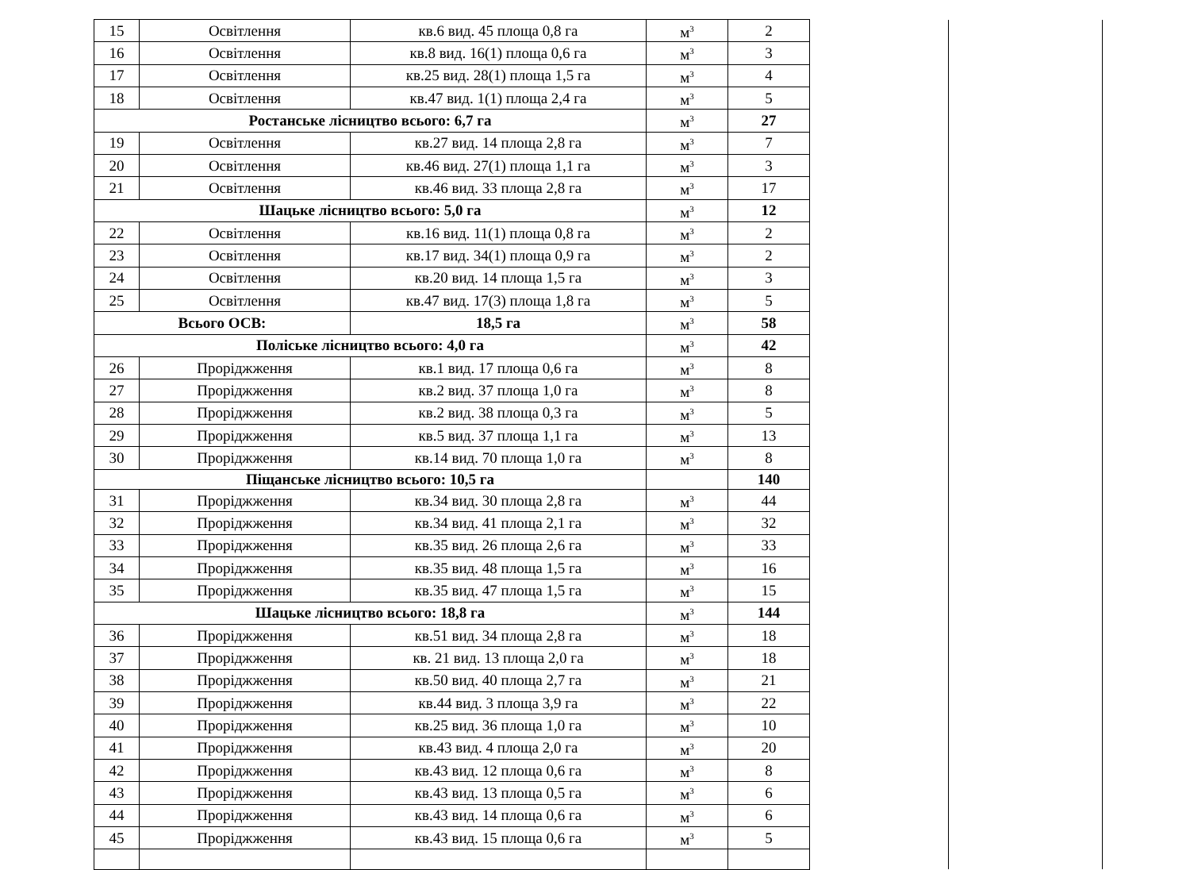| 15 | Освітлення | кв.6 вид. 45 площа 0,8 га | м<sup>3</sup> | 2 | | |
| 16 | Освітлення | кв.8 вид. 16(1) площа 0,6 га | м<sup>3</sup> | 3 | | |
| 17 | Освітлення | кв.25 вид. 28(1) площа 1,5 га | м<sup>3</sup> | 4 | | |
| 18 | Освітлення | кв.47 вид. 1(1) площа 2,4 га | м<sup>3</sup> | 5 | | |
| Ростанське лісництво всього: 6,7 га | | | м<sup>3</sup> | 27 | | |
| 19 | Освітлення | кв.27 вид. 14 площа 2,8 га | м<sup>3</sup> | 7 | | |
| 20 | Освітлення | кв.46 вид. 27(1) площа 1,1 га | м<sup>3</sup> | 3 | | |
| 21 | Освітлення | кв.46 вид. 33 площа 2,8 га | м<sup>3</sup> | 17 | | |
| Шацьке лісництво всього: 5,0 га | | | м<sup>3</sup> | 12 | | |
| 22 | Освітлення | кв.16 вид. 11(1) площа 0,8 га | м<sup>3</sup> | 2 | | |
| 23 | Освітлення | кв.17 вид. 34(1) площа 0,9 га | м<sup>3</sup> | 2 | | |
| 24 | Освітлення | кв.20 вид. 14 площа 1,5 га | м<sup>3</sup> | 3 | | |
| 25 | Освітлення | кв.47 вид. 17(3) площа 1,8 га | м<sup>3</sup> | 5 | | |
| Всього ОСВ: | | 18,5 га | м<sup>3</sup> | 58 | | |
| Поліське лісництво всього: 4,0 га | | | м<sup>3</sup> | 42 | | |
| 26 | Проріджження | кв.1 вид. 17 площа 0,6 га | м<sup>3</sup> | 8 | | |
| 27 | Проріджження | кв.2 вид. 37 площа 1,0 га | м<sup>3</sup> | 8 | | |
| 28 | Проріджження | кв.2 вид. 38 площа 0,3 га | м<sup>3</sup> | 5 | | |
| 29 | Проріджження | кв.5 вид. 37 площа 1,1 га | м<sup>3</sup> | 13 | | |
| 30 | Проріджження | кв.14 вид. 70 площа 1,0 га | м<sup>3</sup> | 8 | | |
| Піщанське лісництво всього: 10,5 га | | | | 140 | | |
| 31 | Проріджження | кв.34 вид. 30 площа 2,8 га | м<sup>3</sup> | 44 | | |
| 32 | Проріджження | кв.34 вид. 41 площа 2,1 га | м<sup>3</sup> | 32 | | |
| 33 | Проріджження | кв.35 вид. 26 площа 2,6 га | м<sup>3</sup> | 33 | | |
| 34 | Проріджження | кв.35 вид. 48 площа 1,5 га | м<sup>3</sup> | 16 | | |
| 35 | Проріджження | кв.35 вид. 47 площа 1,5 га | м<sup>3</sup> | 15 | | |
| Шацьке лісництво всього: 18,8 га | | | м<sup>3</sup> | 144 | | |
| 36 | Проріджження | кв.51 вид. 34 площа 2,8 га | м<sup>3</sup> | 18 | | |
| 37 | Проріджження | кв. 21 вид. 13 площа 2,0 га | м<sup>3</sup> | 18 | | |
| 38 | Проріджження | кв.50 вид. 40 площа 2,7 га | м<sup>3</sup> | 21 | | |
| 39 | Проріджження | кв.44 вид. 3 площа 3,9 га | м<sup>3</sup> | 22 | | |
| 40 | Проріджження | кв.25 вид. 36 площа 1,0 га | м<sup>3</sup> | 10 | | |
| 41 | Проріджження | кв.43 вид. 4 площа 2,0 га | м<sup>3</sup> | 20 | | |
| 42 | Проріджження | кв.43 вид. 12 площа 0,6 га | м<sup>3</sup> | 8 | | |
| 43 | Проріджження | кв.43 вид. 13 площа 0,5 га | м<sup>3</sup> | 6 | | |
| 44 | Проріджження | кв.43 вид. 14 площа 0,6 га | м<sup>3</sup> | 6 | | |
| 45 | Проріджження | кв.43 вид. 15 площа 0,6 га | м<sup>3</sup> | 5 | | |